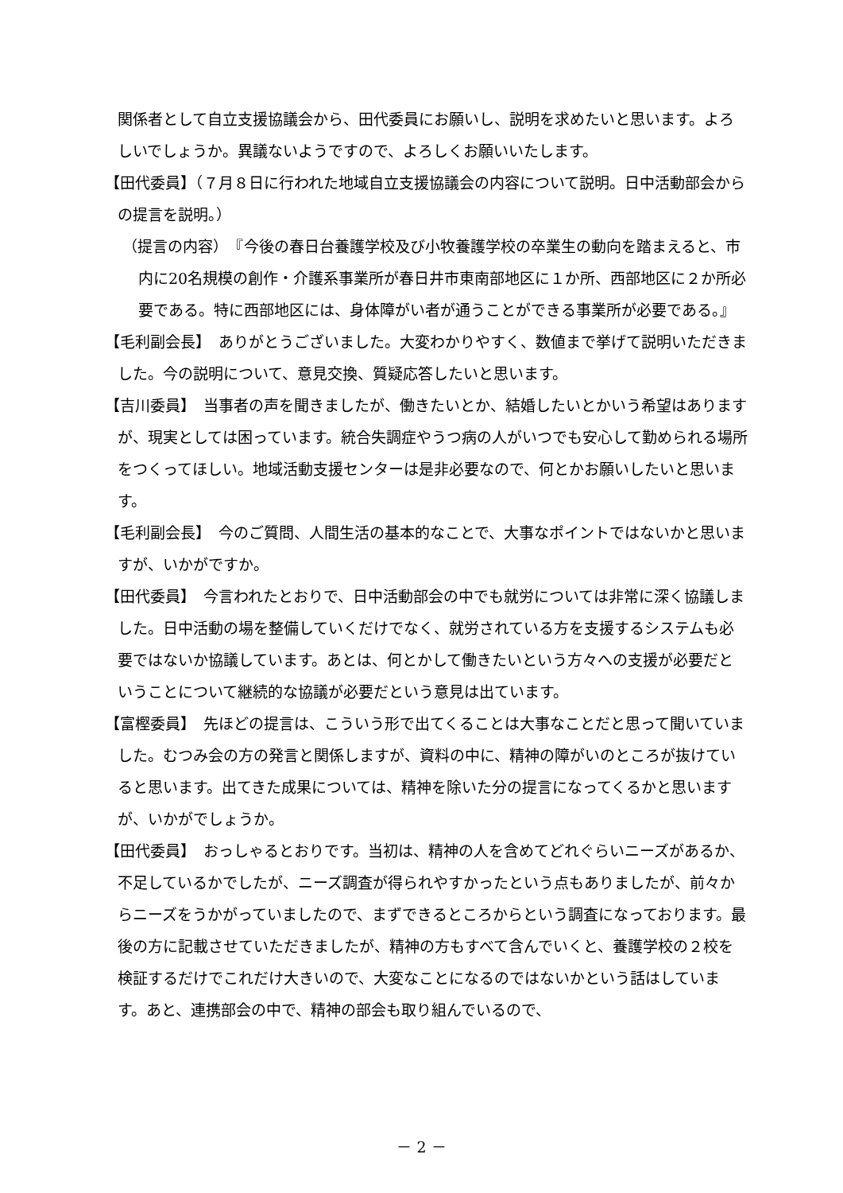関係者として自立支援協議会から、田代委員にお願いし、説明を求めたいと思います。よろしいでしょうか。異議ないようですので、よろしくお願いいたします。
【田代委員】（７月８日に行われた地域自立支援協議会の内容について説明。日中活動部会からの提言を説明。）
（提言の内容）　『今後の春日台養護学校及び小牧養護学校の卒業生の動向を踏まえると、市内に20名規模の創作・介護系事業所が春日井市東南部地区に１か所、西部地区に２か所必要である。特に西部地区には、身体障がい者が通うことができる事業所が必要である。』
【毛利副会長】　ありがとうございました。大変わかりやすく、数値まで挙げて説明いただきました。今の説明について、意見交換、質疑応答したいと思います。
【吉川委員】　当事者の声を聞きましたが、働きたいとか、結婚したいとかいう希望はありますが、現実としては困っています。統合失調症やうつ病の人がいつでも安心して勤められる場所をつくってほしい。地域活動支援センターは是非必要なので、何とかお願いしたいと思います。
【毛利副会長】　今のご質問、人間生活の基本的なことで、大事なポイントではないかと思いますが、いかがですか。
【田代委員】　今言われたとおりで、日中活動部会の中でも就労については非常に深く協議しました。日中活動の場を整備していくだけでなく、就労されている方を支援するシステムも必要ではないか協議しています。あとは、何とかして働きたいという方々への支援が必要だということについて継続的な協議が必要だという意見は出ています。
【富樫委員】　先ほどの提言は、こういう形で出てくることは大事なことだと思って聞いていました。むつみ会の方の発言と関係しますが、資料の中に、精神の障がいのところが抜けていると思います。出てきた成果については、精神を除いた分の提言になってくるかと思いますが、いかがでしょうか。
【田代委員】　おっしゃるとおりです。当初は、精神の人を含めてどれぐらいニーズがあるか、不足しているかでしたが、ニーズ調査が得られやすかったという点もありましたが、前々からニーズをうかがっていましたので、まずできるところからという調査になっております。最後の方に記載させていただきましたが、精神の方もすべて含んでいくと、養護学校の２校を検証するだけでこれだけ大きいので、大変なことになるのではないかという話はしています。あと、連携部会の中で、精神の部会も取り組んでいるので、
－ 2 －